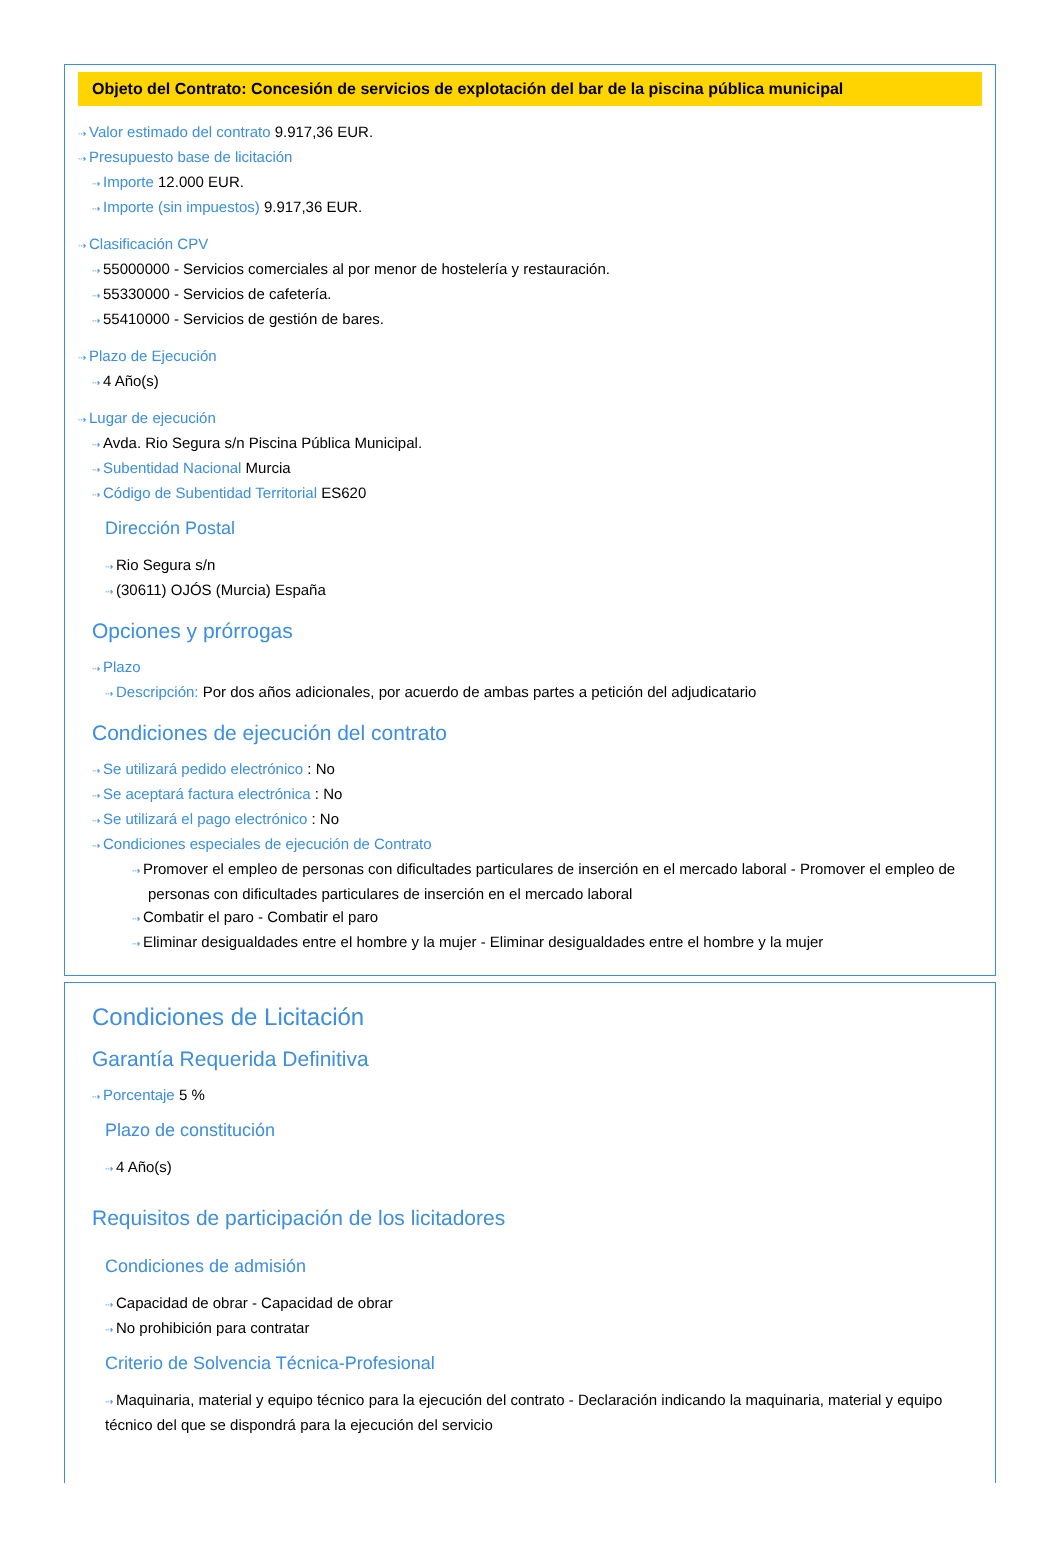Objeto del Contrato: Concesión de servicios de explotación del bar de la piscina pública municipal
⇢ Valor estimado del contrato 9.917,36 EUR.
⇢ Presupuesto base de licitación
⇢ Importe 12.000 EUR.
⇢ Importe (sin impuestos) 9.917,36 EUR.
⇢ Clasificación CPV
⇢ 55000000 - Servicios comerciales al por menor de hostelería y restauración.
⇢ 55330000 - Servicios de cafetería.
⇢ 55410000 - Servicios de gestión de bares.
⇢ Plazo de Ejecución
⇢ 4 Año(s)
⇢ Lugar de ejecución
⇢ Avda. Rio Segura s/n Piscina Pública Municipal.
⇢ Subentidad Nacional Murcia
⇢ Código de Subentidad Territorial ES620
Dirección Postal
⇢ Rio Segura s/n
⇢ (30611) OJÓS (Murcia) España
Opciones y prórrogas
⇢ Plazo
⇢ Descripción: Por dos años adicionales, por acuerdo de ambas partes a petición del adjudicatario
Condiciones de ejecución del contrato
⇢ Se utilizará pedido electrónico : No
⇢ Se aceptará factura electrónica : No
⇢ Se utilizará el pago electrónico : No
⇢ Condiciones especiales de ejecución de Contrato
⇢ Promover el empleo de personas con dificultades particulares de inserción en el mercado laboral - Promover el empleo de personas con dificultades particulares de inserción en el mercado laboral
⇢ Combatir el paro - Combatir el paro
⇢ Eliminar desigualdades entre el hombre y la mujer - Eliminar desigualdades entre el hombre y la mujer
Condiciones de Licitación
Garantía Requerida Definitiva
⇢ Porcentaje 5 %
Plazo de constitución
⇢ 4 Año(s)
Requisitos de participación de los licitadores
Condiciones de admisión
⇢ Capacidad de obrar - Capacidad de obrar
⇢ No prohibición para contratar
Criterio de Solvencia Técnica-Profesional
⇢ Maquinaria, material y equipo técnico para la ejecución del contrato - Declaración indicando la maquinaria, material y equipo técnico del que se dispondrá para la ejecución del servicio